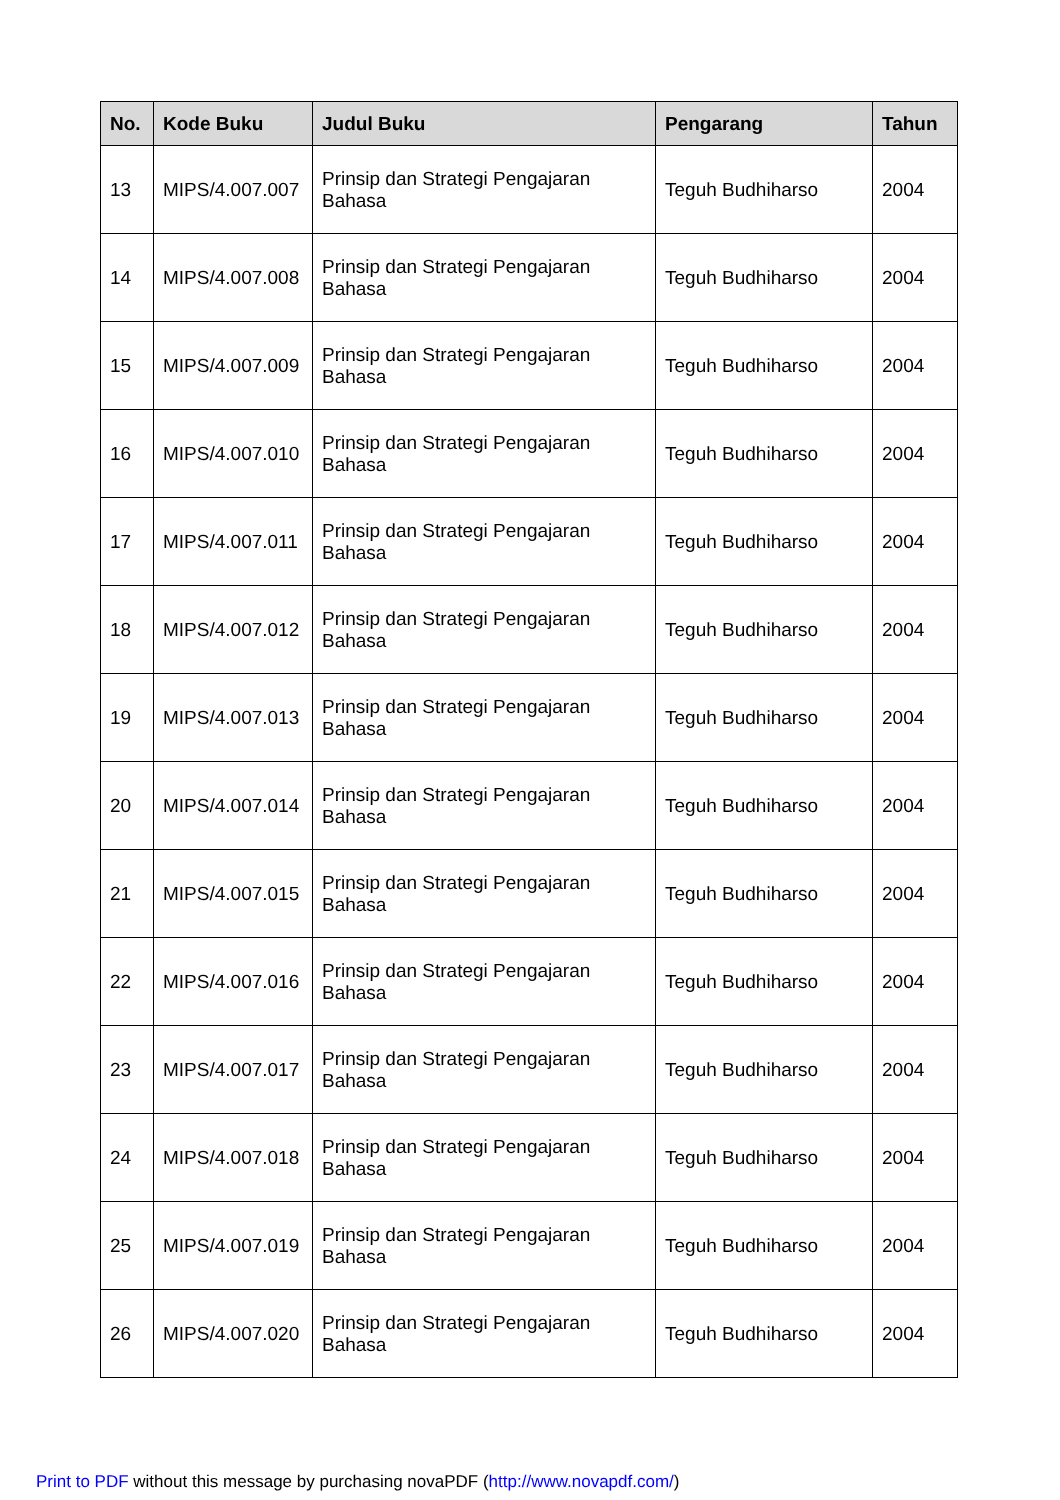| No. | Kode Buku | Judul Buku | Pengarang | Tahun |
| --- | --- | --- | --- | --- |
| 13 | MIPS/4.007.007 | Prinsip dan Strategi Pengajaran Bahasa | Teguh Budhiharso | 2004 |
| 14 | MIPS/4.007.008 | Prinsip dan Strategi Pengajaran Bahasa | Teguh Budhiharso | 2004 |
| 15 | MIPS/4.007.009 | Prinsip dan Strategi Pengajaran Bahasa | Teguh Budhiharso | 2004 |
| 16 | MIPS/4.007.010 | Prinsip dan Strategi Pengajaran Bahasa | Teguh Budhiharso | 2004 |
| 17 | MIPS/4.007.011 | Prinsip dan Strategi Pengajaran Bahasa | Teguh Budhiharso | 2004 |
| 18 | MIPS/4.007.012 | Prinsip dan Strategi Pengajaran Bahasa | Teguh Budhiharso | 2004 |
| 19 | MIPS/4.007.013 | Prinsip dan Strategi Pengajaran Bahasa | Teguh Budhiharso | 2004 |
| 20 | MIPS/4.007.014 | Prinsip dan Strategi Pengajaran Bahasa | Teguh Budhiharso | 2004 |
| 21 | MIPS/4.007.015 | Prinsip dan Strategi Pengajaran Bahasa | Teguh Budhiharso | 2004 |
| 22 | MIPS/4.007.016 | Prinsip dan Strategi Pengajaran Bahasa | Teguh Budhiharso | 2004 |
| 23 | MIPS/4.007.017 | Prinsip dan Strategi Pengajaran Bahasa | Teguh Budhiharso | 2004 |
| 24 | MIPS/4.007.018 | Prinsip dan Strategi Pengajaran Bahasa | Teguh Budhiharso | 2004 |
| 25 | MIPS/4.007.019 | Prinsip dan Strategi Pengajaran Bahasa | Teguh Budhiharso | 2004 |
| 26 | MIPS/4.007.020 | Prinsip dan Strategi Pengajaran Bahasa | Teguh Budhiharso | 2004 |
Print to PDF without this message by purchasing novaPDF (http://www.novapdf.com/)